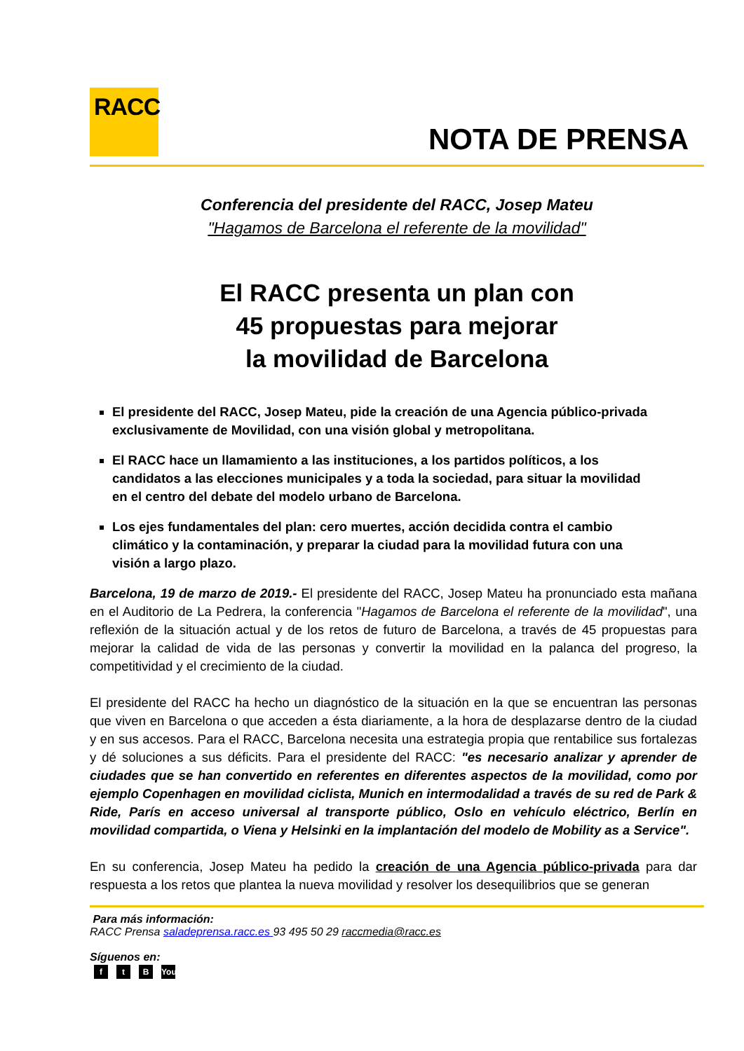RACC
NOTA DE PRENSA
Conferencia del presidente del RACC, Josep Mateu
"Hagamos de Barcelona el referente de la movilidad"
El RACC presenta un plan con
45 propuestas para mejorar
la movilidad de Barcelona
El presidente del RACC, Josep Mateu, pide la creación de una Agencia público-privada exclusivamente de Movilidad, con una visión global y metropolitana.
El RACC hace un llamamiento a las instituciones, a los partidos políticos, a los candidatos a las elecciones municipales y a toda la sociedad, para situar la movilidad en el centro del debate del modelo urbano de Barcelona.
Los ejes fundamentales del plan: cero muertes, acción decidida contra el cambio climático y la contaminación, y preparar la ciudad para la movilidad futura con una visión a largo plazo.
Barcelona, 19 de marzo de 2019.- El presidente del RACC, Josep Mateu ha pronunciado esta mañana en el Auditorio de La Pedrera, la conferencia "Hagamos de Barcelona el referente de la movilidad", una reflexión de la situación actual y de los retos de futuro de Barcelona, a través de 45 propuestas para mejorar la calidad de vida de las personas y convertir la movilidad en la palanca del progreso, la competitividad y el crecimiento de la ciudad.
El presidente del RACC ha hecho un diagnóstico de la situación en la que se encuentran las personas que viven en Barcelona o que acceden a ésta diariamente, a la hora de desplazarse dentro de la ciudad y en sus accesos. Para el RACC, Barcelona necesita una estrategia propia que rentabilice sus fortalezas y dé soluciones a sus déficits. Para el presidente del RACC: "es necesario analizar y aprender de ciudades que se han convertido en referentes en diferentes aspectos de la movilidad, como por ejemplo Copenhagen en movilidad ciclista, Munich en intermodalidad a través de su red de Park & Ride, París en acceso universal al transporte público, Oslo en vehículo eléctrico, Berlín en movilidad compartida, o Viena y Helsinki en la implantación del modelo de Mobility as a Service".
En su conferencia, Josep Mateu ha pedido la creación de una Agencia público-privada para dar respuesta a los retos que plantea la nueva movilidad y resolver los desequilibrios que se generan
Para más información:
RACC Prensa saladeprensa.racc.es 93 495 50 29 raccmedia@racc.es
Síguenos en:
ft B You